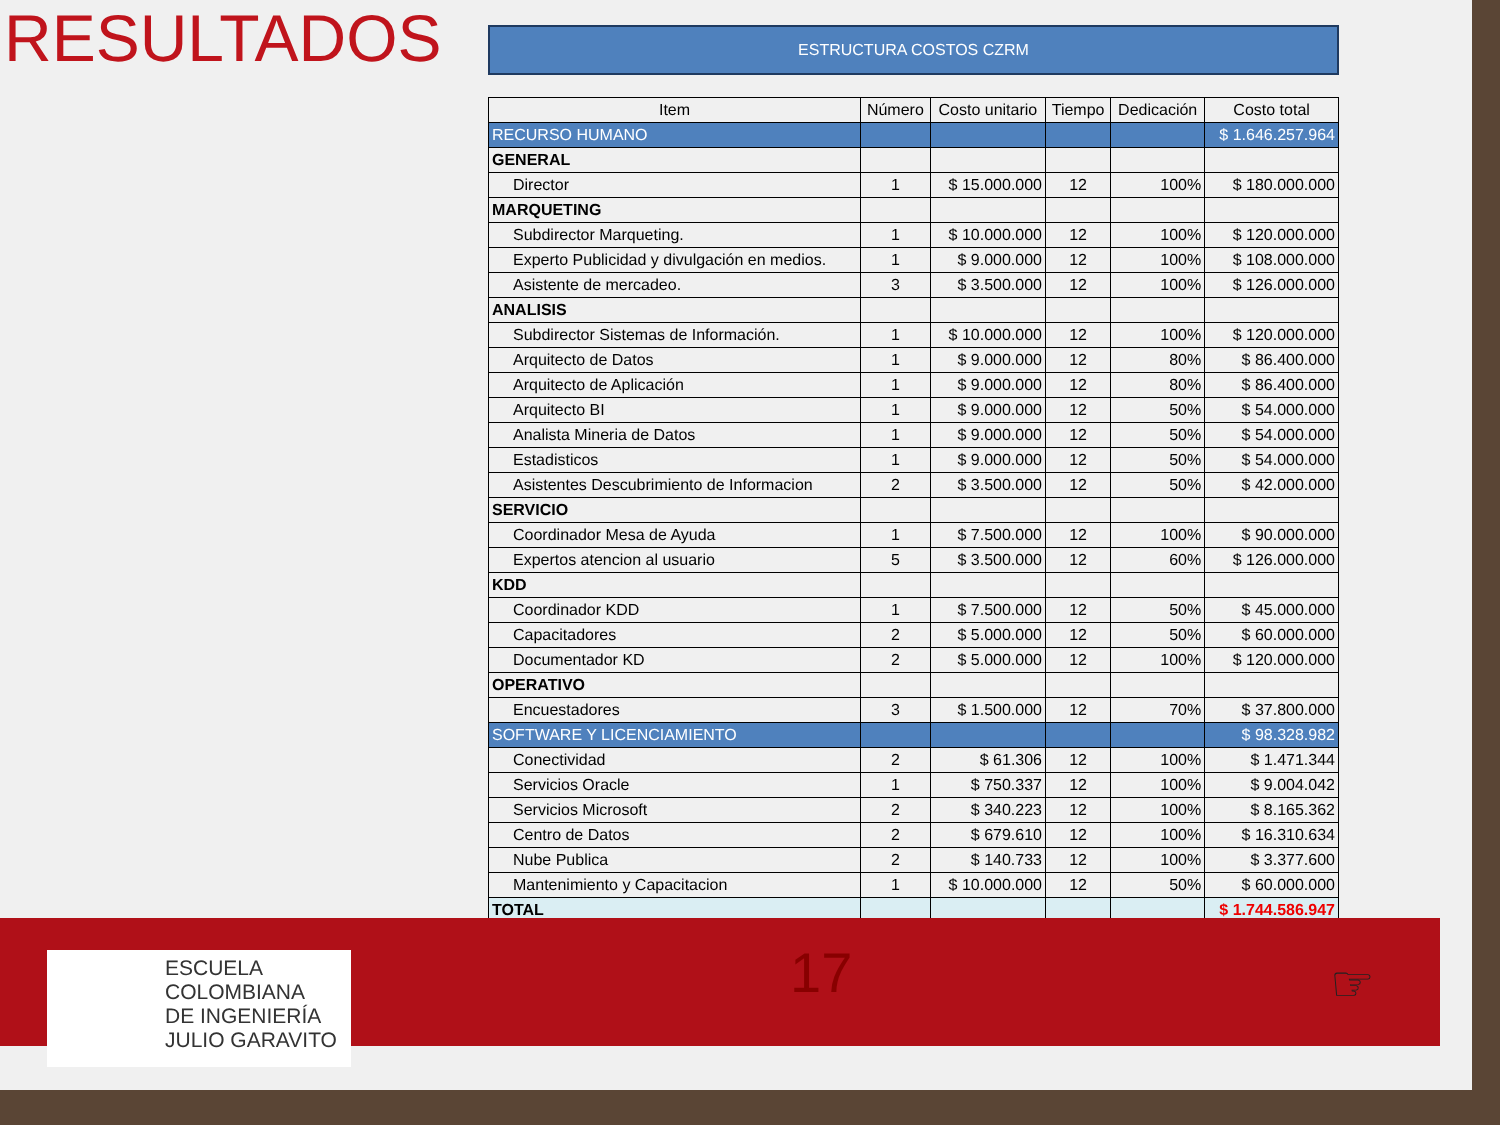RESULTADOS
ESTRUCTURA COSTOS CZRM
| Item | Número | Costo unitario | Tiempo | Dedicación | Costo total |
| --- | --- | --- | --- | --- | --- |
| RECURSO HUMANO | | | | | $ 1.646.257.964 |
| GENERAL | | | | | |
| Director | 1 | $ 15.000.000 | 12 | 100% | $ 180.000.000 |
| MARQUETING | | | | | |
| Subdirector Marqueting. | 1 | $ 10.000.000 | 12 | 100% | $ 120.000.000 |
| Experto Publicidad y divulgación en medios. | 1 | $ 9.000.000 | 12 | 100% | $ 108.000.000 |
| Asistente de mercadeo. | 3 | $ 3.500.000 | 12 | 100% | $ 126.000.000 |
| ANALISIS | | | | | |
| Subdirector Sistemas de Información. | 1 | $ 10.000.000 | 12 | 100% | $ 120.000.000 |
| Arquitecto de Datos | 1 | $ 9.000.000 | 12 | 80% | $ 86.400.000 |
| Arquitecto de Aplicación | 1 | $ 9.000.000 | 12 | 80% | $ 86.400.000 |
| Arquitecto BI | 1 | $ 9.000.000 | 12 | 50% | $ 54.000.000 |
| Analista Mineria de Datos | 1 | $ 9.000.000 | 12 | 50% | $ 54.000.000 |
| Estadisticos | 1 | $ 9.000.000 | 12 | 50% | $ 54.000.000 |
| Asistentes Descubrimiento de Informacion | 2 | $ 3.500.000 | 12 | 50% | $ 42.000.000 |
| SERVICIO | | | | | |
| Coordinador Mesa de Ayuda | 1 | $ 7.500.000 | 12 | 100% | $ 90.000.000 |
| Expertos atencion al usuario | 5 | $ 3.500.000 | 12 | 60% | $ 126.000.000 |
| KDD | | | | | |
| Coordinador KDD | 1 | $ 7.500.000 | 12 | 50% | $ 45.000.000 |
| Capacitadores | 2 | $ 5.000.000 | 12 | 50% | $ 60.000.000 |
| Documentador KD | 2 | $ 5.000.000 | 12 | 100% | $ 120.000.000 |
| OPERATIVO | | | | | |
| Encuestadores | 3 | $ 1.500.000 | 12 | 70% | $ 37.800.000 |
| SOFTWARE Y LICENCIAMIENTO | | | | | $ 98.328.982 |
| Conectividad | 2 | $ 61.306 | 12 | 100% | $ 1.471.344 |
| Servicios Oracle | 1 | $ 750.337 | 12 | 100% | $ 9.004.042 |
| Servicios Microsoft | 2 | $ 340.223 | 12 | 100% | $ 8.165.362 |
| Centro de Datos | 2 | $ 679.610 | 12 | 100% | $ 16.310.634 |
| Nube Publica | 2 | $ 140.733 | 12 | 100% | $ 3.377.600 |
| Mantenimiento y Capacitacion | 1 | $ 10.000.000 | 12 | 50% | $ 60.000.000 |
| TOTAL | | | | | $ 1.744.586.947 |
ESCUELA
COLOMBIANA
DE INGENIERÍA
JULIO GARAVITO
17 ☞